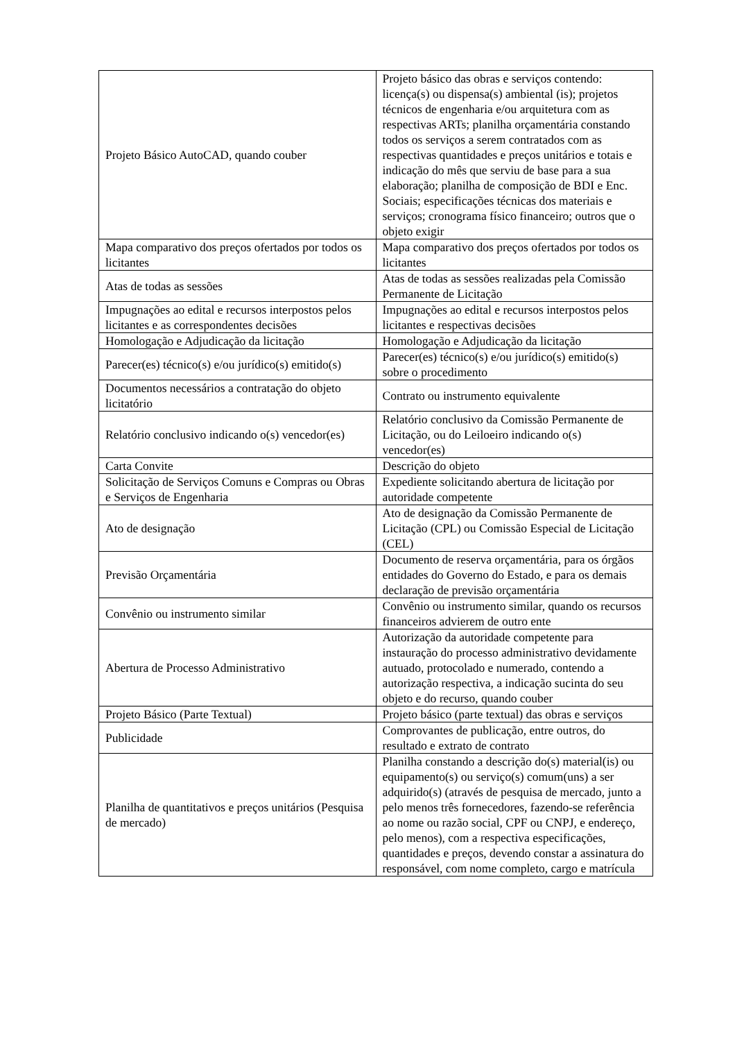| Projeto Básico AutoCAD, quando couber | Projeto básico das obras e serviços contendo: licença(s) ou dispensa(s) ambiental (is); projetos técnicos de engenharia e/ou arquitetura com as respectivas ARTs; planilha orçamentária constando todos os serviços a serem contratados com as respectivas quantidades e preços unitários e totais e indicação do mês que serviu de base para a sua elaboração; planilha de composição de BDI e Enc. Sociais; especificações técnicas dos materiais e serviços; cronograma físico financeiro; outros que o objeto exigir |
| Mapa comparativo dos preços ofertados por todos os licitantes | Mapa comparativo dos preços ofertados por todos os licitantes |
| Atas de todas as sessões | Atas de todas as sessões realizadas pela Comissão Permanente de Licitação |
| Impugnações ao edital e recursos interpostos pelos licitantes e as correspondentes decisões | Impugnações ao edital e recursos interpostos pelos licitantes e respectivas decisões |
| Homologação e Adjudicação da licitação | Homologação e Adjudicação da licitação |
| Parecer(es) técnico(s) e/ou jurídico(s) emitido(s) | Parecer(es) técnico(s) e/ou jurídico(s) emitido(s) sobre o procedimento |
| Documentos necessários a contratação do objeto licitatório | Contrato ou instrumento equivalente |
| Relatório conclusivo indicando o(s) vencedor(es) | Relatório conclusivo da Comissão Permanente de Licitação, ou do Leiloeiro indicando o(s) vencedor(es) |
| Carta Convite | Descrição do objeto |
| Solicitação de Serviços Comuns e Compras ou Obras e Serviços de Engenharia | Expediente solicitando abertura de licitação por autoridade competente |
| Ato de designação | Ato de designação da Comissão Permanente de Licitação (CPL) ou Comissão Especial de Licitação (CEL) |
| Previsão Orçamentária | Documento de reserva orçamentária, para os órgãos entidades do Governo do Estado, e para os demais declaração de previsão orçamentária |
| Convênio ou instrumento similar | Convênio ou instrumento similar, quando os recursos financeiros advierem de outro ente |
| Abertura de Processo Administrativo | Autorização da autoridade competente para instauração do processo administrativo devidamente autuado, protocolado e numerado, contendo a autorização respectiva, a indicação sucinta do seu objeto e do recurso, quando couber |
| Projeto Básico (Parte Textual) | Projeto básico (parte textual) das obras e serviços |
| Publicidade | Comprovantes de publicação, entre outros, do resultado e extrato de contrato |
| Planilha de quantitativos e preços unitários (Pesquisa de mercado) | Planilha constando a descrição do(s) material(is) ou equipamento(s) ou serviço(s) comum(uns) a ser adquirido(s) (através de pesquisa de mercado, junto a pelo menos três fornecedores, fazendo-se referência ao nome ou razão social, CPF ou CNPJ, e endereço, pelo menos), com a respectiva especificações, quantidades e preços, devendo constar a assinatura do responsável, com nome completo, cargo e matrícula |